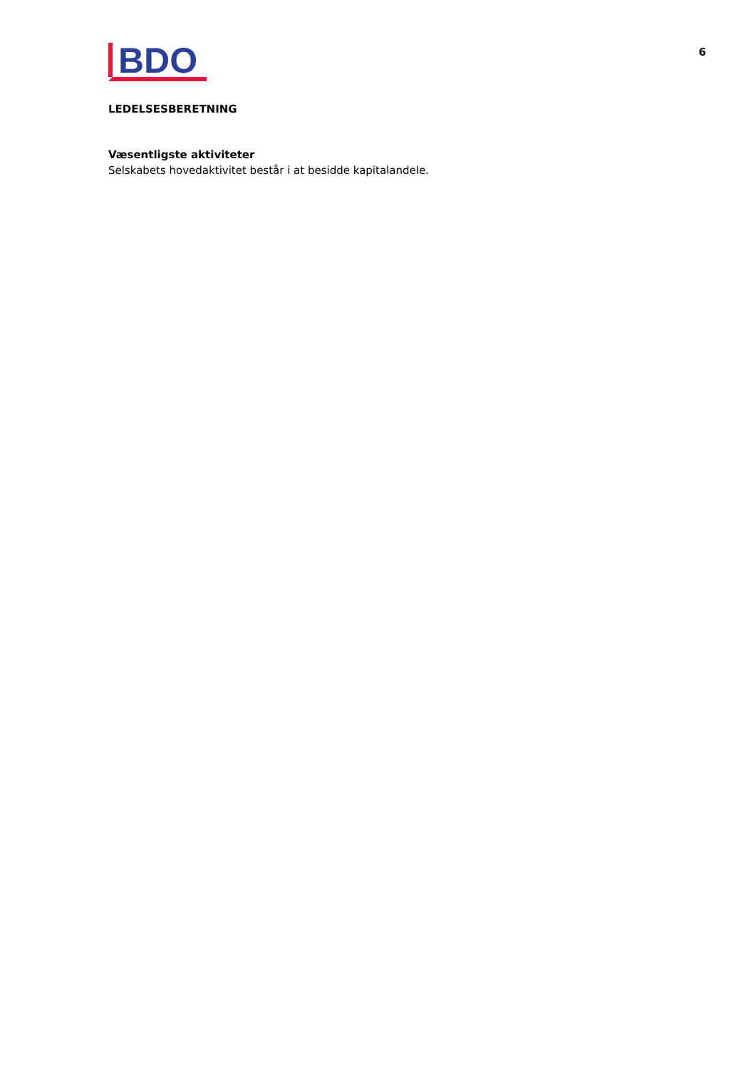BDO
6
LEDELSESBERETNING
Væsentligste aktiviteter
Selskabets hovedaktivitet består i at besidde kapitalandele.